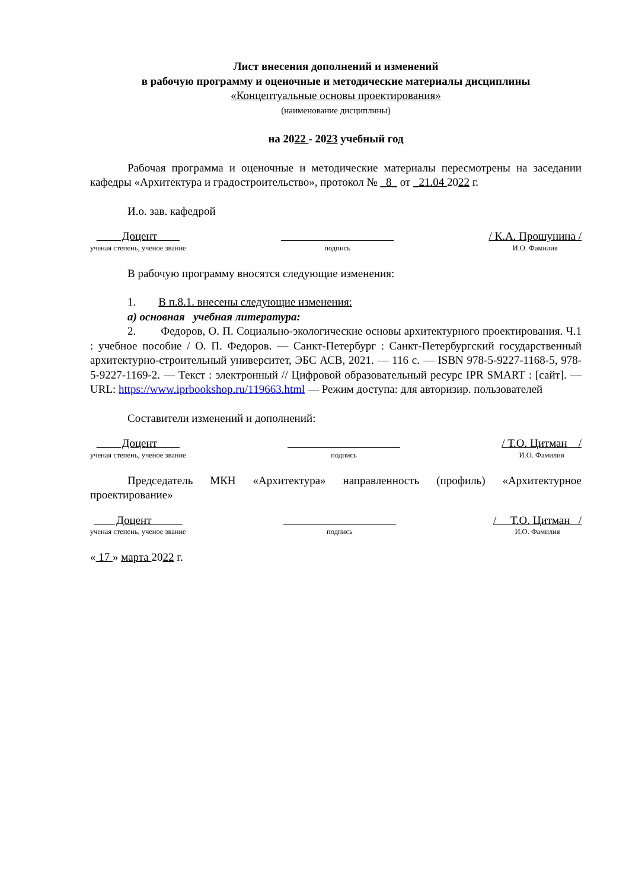Лист внесения дополнений и изменений
в рабочую программу и оценочные и методические материалы дисциплины
«Концептуальные основы проектирования»
(наименование дисциплины)
на 2022 - 2023 учебный год
Рабочая программа и оценочные и методические материалы пересмотрены на заседании кафедры «Архитектура и градостроительство», протокол № _8_ от _21.04 2022 г.
И.о. зав. кафедрой
Доцент
ученая степень, ученое звание
подпись
/ К.А. Прошунина /
И.О. Фамилия
В рабочую программу вносятся следующие изменения:
1. В п.8.1. внесены следующие изменения:
а) основная учебная литература:
2. Федоров, О. П. Социально-экологические основы архитектурного проектирования. Ч.1 : учебное пособие / О. П. Федоров. — Санкт-Петербург : Санкт-Петербургский государственный архитектурно-строительный университет, ЭБС АСВ, 2021. — 116 c. — ISBN 978-5-9227-1168-5, 978-5-9227-1169-2. — Текст : электронный // Цифровой образовательный ресурс IPR SMART : [сайт]. — URL: https://www.iprbookshop.ru/119663.html — Режим доступа: для авторизир. пользователей
Составители изменений и дополнений:
Доцент
ученая степень, ученое звание
подпись
/ Т.О. Цитман /
И.О. Фамилия
Председатель МКН «Архитектура» направленность (профиль) «Архитектурное проектирование»
Доцент
ученая степень, ученое звание
подпись
/ Т.О. Цитман /
И.О. Фамилия
« 17 » марта 2022 г.